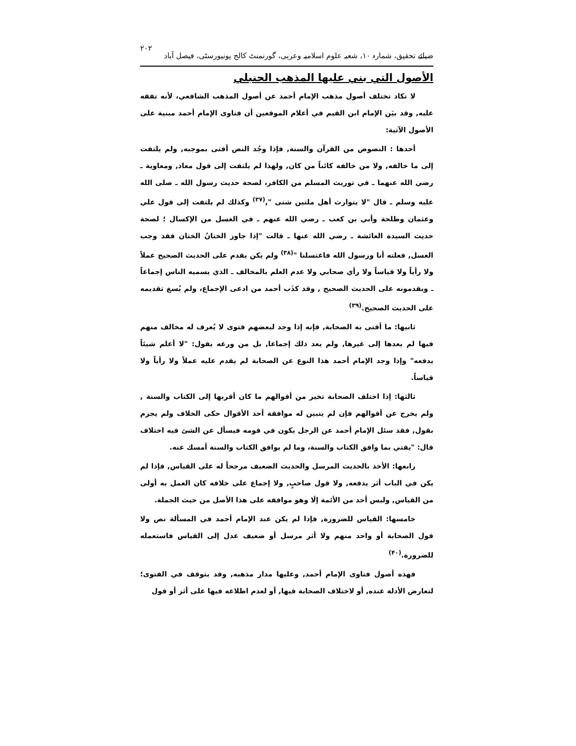ضیائے تحقیق، شمارہ ۱۰، شعبہ علوم اسلامیہ وعربی، گورنمنٹ کالج یونیورسٹی، فیصل آباد ۲۰۲
الأصول التي بني عليها المذهب الحنبلي
لا تكاد تختلف أصول مذهب الإمام أحمد عن أصول المذهب الشافعي، لأنه تفقه عليه, وقد بيَن الإمام ابن القيم في أعلام الموقعين أن فتاوى الإمام أحمد مبنية على الأصول الآتية:
أحدها : النصوص من القرآن والسنة, فإذا وجُد النص أفتى بموجبه, ولم يلتفت إلى ما خالفه, ولا من خالفه كائناً من كان, ولهذا لم يلتفت إلى قول معاذ, ومعاوية ـ رضي الله عنهما ـ في توريث المسلم من الكافر، لصحة حديث رسول الله ـ صلى الله عليه وسلم ـ قال "لا يتوارث أهل ملتين شتى ",<sup>(۳۷)</sup> وكذلك لم يلتفت إلى قول علي وعثمان وطلحة وأبي بن كعب ـ رضي الله عنهم ـ في الغسل من الإكسال ؛ لصحة حديث السيدة العائشة ـ رضي الله عنها ـ قالت "إذا جاوز الختانُ الختان فقد وجب الغسل, فعلته أنا ورسول الله فاغتسلنا "<sup>(۳۸)</sup> ولم يكن يقدم على الحديث الصحيح عملاً ولا رأياً ولا قياساً ولا رأي صحابي ولا عدم العلم بالمخالف ـ الذي يسميه الناس إجماعاً ـ ويقدمونه على الحديث الصحيح , وقد كذَب أحمد من ادعى الإجماع، ولم يُسغ تقديمه على الحديث الصحيح.<sup>(۳۹)</sup>
ثانيها: ما أفتى به الصحابة, فإنه إذا وجد لبعضهم فتوى لا يُعرف له مخالف منهم فيها لم يعدها إلى غيرها, ولم يعد ذلك إجماعا, بل من ورعه يقول: "لا أعلم شيئاً يدفعه" وإذا وجد الإمام أحمد هذا النوع عن الصحابة لم يقدم عليه عملاً ولا رأياً ولا قياساً.
ثالثها: إذا اختلف الصحابة تخير من أقوالهم ما كان أقربها إلى الكتاب والسنة , ولم يخرج عن أقوالهم فإن لم يتبين له موافقة أحد الأقوال حكى الخلاف ولم يجزم بقول, فقد سئل الإمام أحمد عن الرجل يكون في قومه فيسأل عن الشئ فيه اختلاف قال: "يفتي بما وافق الكتاب والسنة، وما لم يوافق الكتاب والسنة أمسك عنه.
رابعها: الأخذ بالحديث المرسل والحديث الضعيف مرجحاً له على القياس, فإذا لم يكن في الباب أثر يدفعه, ولا قول صاحبٍ, ولا إجماع على خلافه كان العمل به أولى من القياس, وليس أحد من الأئمة إلَا وهو موافقه على هذا الأصل من حيث الجملة.
خامسها: القياس للضرورة, فإذا لم يكن عند الإمام أحمد في المسألة نص ولا قول الصحابة أو واحد منهم ولا أثر مرسل أو ضعيف عدل إلى القياس فاستعمله للضرورة.<sup>(۴۰)</sup>
فهذه أصول فتاوى الإمام أحمد, وعليها مدار مذهبه, وقد يتوقف في الفتوى؛ لتعارض الأدلة عنده, أو لاختلاف الصحابة فيها, أو لعدم اطلاعه فيها على أثر أو قول